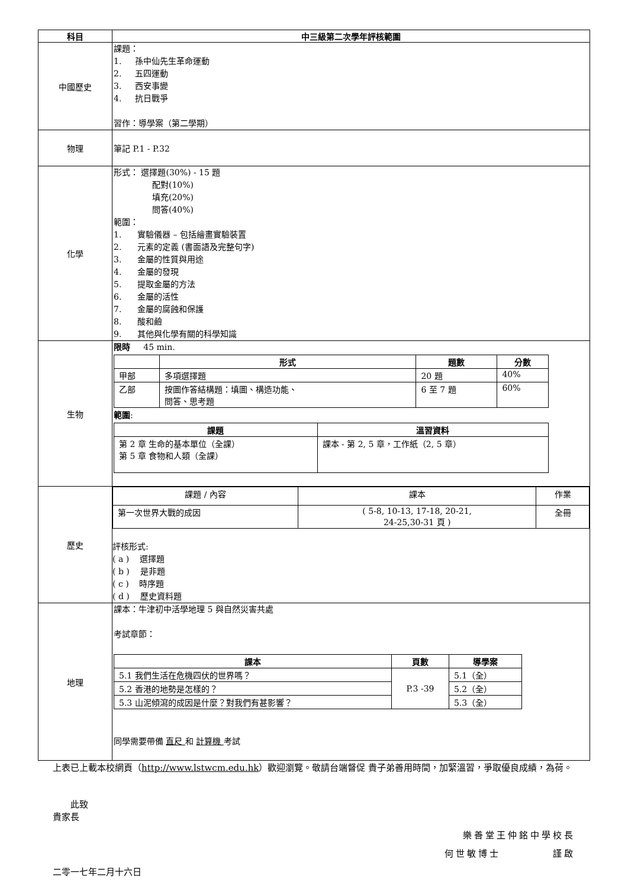| 科目 | 中三級第二次學年評核範圍 |
| --- | --- |
| 中國歷史 | 課題： 1. 孫中仙先生革命運動 2. 五四運動 3. 西安事變 4. 抗日戰爭 習作：導學案（第二學期） |
| 物理 | 筆記 P.1 - P.32 |
| 化學 | 形式： 選擇題(30%) - 15 題 配對(10%) 填充(20%) 問答(40%) 範圍： 1. 實驗儀器 – 包括繪畫實驗裝置 2. 元素的定義 (書面語及完整句字) 3. 金屬的性質與用途 4. 金屬的發現 5. 提取金屬的方法 6. 金屬的活性 7. 金屬的腐蝕和保護 8. 酸和鹼 9. 其他與化學有關的科學知識 |
| 生物 | 限時 45 min. / / 形式 / 題數 / 分數 / / --- / --- / --- / --- / / 甲部 / 多項選擇題 / 20 題 / 40% / / 乙部 / 按圖作答結構題：填圖、構造功能、 問答、思考題 / 6 至 7 題 / 60% / 範圍 : / 課題 / 溫習資料 / / --- / --- / / 第 2 章 生命的基本單位（全課） 第 5 章 食物和人類（全課） / 課本 - 第 2, 5 章，工作紙（2, 5 章） / |
| 歷史 | / 課題 / 內容 / 課本 / 作業 / / 第一次世界大戰的成因 / ( 5-8, 10-13, 17-18, 20-21, 24-25,30-31 頁 ) / 全冊 / 評核形式: ( a ) 選擇題 ( b ) 是非題 ( c ) 時序題 ( d ) 歷史資料題 |
| 地理 | 課本：牛津初中活學地理 5 與自然災害共處 考試章節： / 課本 / 頁數 / 導學案 / / --- / --- / --- / / 5.1 我們生活在危機四伏的世界嗎？ / P.3 -39 / 5.1（全） / / 5.2 香港的地勢是怎樣的？ / / 5.2（全） / / 5.3 山泥傾瀉的成因是什麼？對我們有甚影響？ / / 5.3（全） / 同學需要帶備 直尺 和 計算機 考試 |
上表已上載本校網頁（http://www.lstwcm.edu.hk）歡迎瀏覽。敬請台端督促 貴子弟善用時間，加緊溫習，爭取優良成績，為荷。
此致
貴家長
樂善堂王仲銘中學校長
何世敏博士 謹啟
二零一七年二月十六日